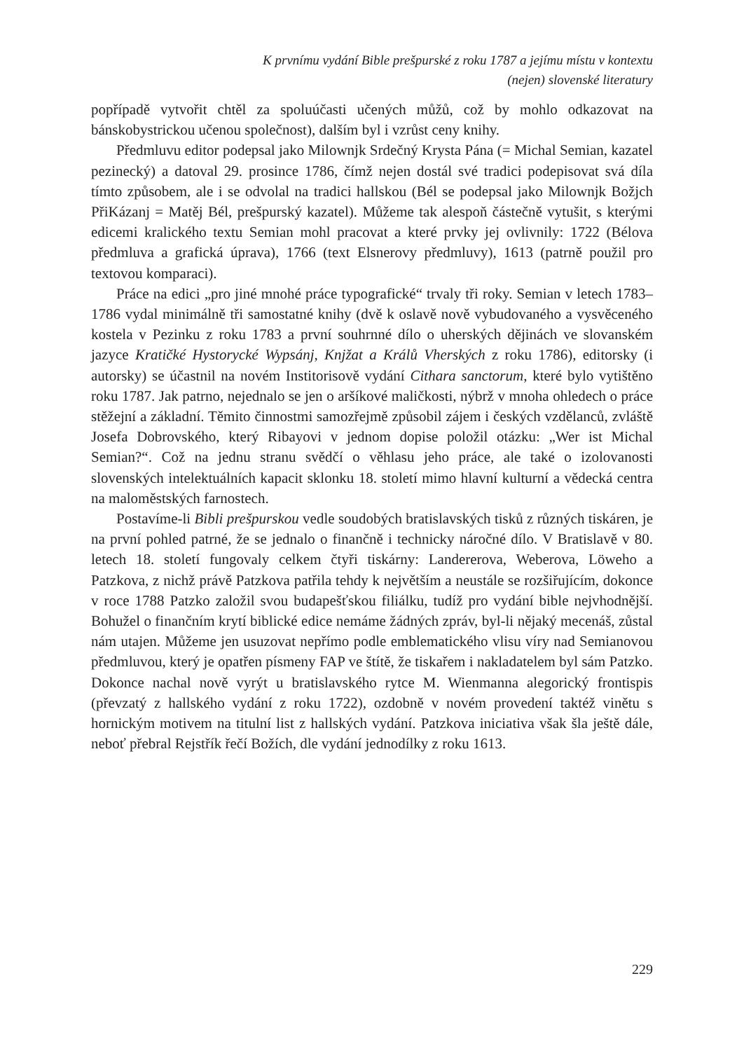K prvnímu vydání Bible prešpurské z roku 1787 a jejímu místu v kontextu
(nejen) slovenské literatury
popřípadě vytvořit chtěl za spoluúčasti učených můžů, což by mohlo odkazovat na bánskobystrickou učenou společnost), dalším byl i vzrůst ceny knihy.
Předmluvu editor podepsal jako Milownjk Srdečný Krysta Pána (= Michal Semian, kazatel pezinecký) a datoval 29. prosince 1786, čímž nejen dostál své tradici podepisovat svá díla tímto způsobem, ale i se odvolal na tradici hallskou (Bél se podepsal jako Milownjk Božjch PřiKázanj = Matěj Bél, prešpurský kazatel). Můžeme tak alespoň částečně vytušit, s kterými edicemi kralického textu Semian mohl pracovat a které prvky jej ovlivnily: 1722 (Bélova předmluva a grafická úprava), 1766 (text Elsnerovy předmluvy), 1613 (patrně použil pro textovou komparaci).
Práce na edici „pro jiné mnohé práce typografické“ trvaly tři roky. Semian v letech 1783–1786 vydal minimálně tři samostatné knihy (dvě k oslavě nově vybudovaného a vysvěceného kostela v Pezinku z roku 1783 a první souhrnné dílo o uherských dějinách ve slovanském jazyce Kratičké Hystorycké Wypsánj, Knjžat a Králů Vherských z roku 1786), editorsky (i autorsky) se účastnil na novém Institorisově vydání Cithara sanctorum, které bylo vytištěno roku 1787. Jak patrno, nejednalo se jen o aršíkové maličkosti, nýbrž v mnoha ohledech o práce stěžejní a základní. Těmito činnostmi samozřejmě způsobil zájem i českých vzdělanců, zvláště Josefa Dobrovského, který Ribayovi v jednom dopise položil otázku: „Wer ist Michal Semian?“. Což na jednu stranu svědčí o věhlasu jeho práce, ale také o izolovanosti slovenských intelektuálních kapacit sklonku 18. století mimo hlavní kulturní a vědecká centra na maloměstských farnostech.
Postavíme-li Bibli prešpurskou vedle soudobých bratislavských tisků z různých tiskáren, je na první pohled patrné, že se jednalo o finančně i technicky náročné dílo. V Bratislavě v 80. letech 18. století fungovaly celkem čtyři tiskárny: Landererova, Weberova, Löweho a Patzkova, z nichž právě Patzkova patřila tehdy k největším a neustále se rozšiřujícím, dokonce v roce 1788 Patzko založil svou budapešťskou filiálku, tudíž pro vydání bible nejvhodnější. Bohužel o finančním krytí biblické edice nemáme žádných zpráv, byl-li nějaký mecenáš, zůstal nám utajen. Můžeme jen usuzovat nepřímo podle emblematického vlisu víry nad Semianovou předmluvou, který je opatřen písmeny FAP ve štítě, že tiskařem i nakladatelem byl sám Patzko. Dokonce nachal nově vyrýt u bratislavského rytce M. Wienmanna alegorický frontispis (převzatý z hallského vydání z roku 1722), ozdobně v novém provedení taktéž vinětu s hornickým motivem na titulní list z hallských vydání. Patzkova iniciativa však šla ještě dále, neboť přebral Rejstřík řečí Božích, dle vydání jednodílky z roku 1613.
229